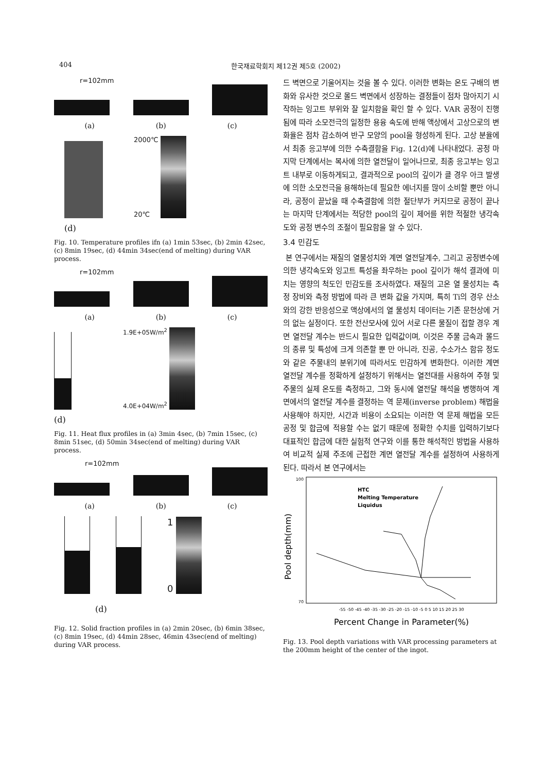404 한국재료학회지 제12권 제5호 (2002)
r=102mm
(a) (b) (c)
2000℃
20℃
(d)
Fig. 10. Temperature profiles ifn (a) 1min 53sec, (b) 2min 42sec, (c) 8min 19sec, (d) 44min 34sec(end of melting) during VAR process.
r=102mm
(a) (b) (c)
1.9E+05W/m<sup>2</sup>
4.0E+04W/m<sup>2</sup>
(d)
Fig. 11. Heat flux profiles in (a) 3min 4sec, (b) 7min 15sec, (c) 8min 51sec, (d) 50min 34sec(end of melting) during VAR process.
r=102mm
(a) (b) (c)
1
0
(d)
Fig. 12. Solid fraction profiles in (a) 2min 20sec, (b) 6min 38sec, (c) 8min 19sec, (d) 44min 28sec, 46min 43sec(end of melting) during VAR process.
드 벽면으로 기울어지는 것을 볼 수 있다. 이러한 변화는 온도 구배의 변화와 유사한 것으로 몰드 벽면에서 성장하는 결정들이 점차 많아지기 시작하는 잉고트 부위와 잘 일치함을 확인 할 수 있다. VAR 공정이 진행됨에 따라 소모전극의 일정한 용융 속도에 반해 액상에서 고상으로의 변화율은 점차 감소하여 반구 모양의 pool을 형성하게 된다. 고상 분율에서 최종 응고부에 의한 수축결함을 Fig. 12(d)에 나타내었다. 공정 마지막 단계에서는 복사에 의한 열전달이 일어나므로, 최종 응고부는 잉고트 내부로 이동하게되고, 결과적으로 pool의 깊이가 클 경우 아크 발생에 의한 소모전극을 용해하는데 필요한 에너지를 많이 소비할 뿐만 아니라, 공정이 끝났을 때 수축결함에 의한 절단부가 커지므로 공정이 끝나는 마지막 단계에서는 적당한 pool의 깊이 제어를 위한 적절한 냉각속도와 공정 변수의 조절이 필요함을 알 수 있다.
3.4 민감도
본 연구에서는 재질의 열물성치와 계면 열전달계수, 그리고 공정변수에 의한 냉각속도와 잉고트 특성을 좌우하는 pool 깊이가 해석 결과에 미치는 영향의 척도인 민감도를 조사하였다. 재질의 고온 열 물성치는 측정 장비와 측정 방법에 따라 큰 변화 값을 가지며, 특히 Ti의 경우 산소와의 강한 반응성으로 액상에서의 열 물성치 데이터는 기존 문헌상에 거의 없는 실정이다. 또한 전산모사에 있어 서로 다른 물질이 접할 경우 계면 열전달 계수는 반드시 필요한 입력값이며, 이것은 주물 금속과 몰드의 종류 및 특성에 크게 의존할 뿐 만 아니라, 진공, 수소가스 함유 정도와 같은 주물내의 분위기에 따라서도 민감하게 변화한다. 이러한 계면 열전달 계수를 정확하게 설정하기 위해서는 열전대를 사용하여 주형 및 주물의 실제 온도를 측정하고, 그와 동시에 열전달 해석을 병행하여 계면에서의 열전달 계수를 결정하는 역 문제(inverse problem) 해법을 사용해야 하지만, 시간과 비용이 소요되는 이러한 역 문제 해법을 모든 공정 및 합금에 적용할 수는 없기 때문에 정확한 수치를 입력하기보다 대표적인 합금에 대한 실험적 연구와 이를 통한 해석적인 방법을 사용하여 비교적 실제 주조에 근접한 계면 열전달 계수를 설정하여 사용하게 된다. 따라서 본 연구에서는
Pool depth(mm)
100
70
-55 -50 -45 -40 -35 -30 -25 -20 -15 -10 -5 0 5 10 15 20 25 30
Percent Change in Parameter(%)
HTC
Melting Temperature
Liquidus
Fig. 13. Pool depth variations with VAR processing parameters at the 200mm height of the center of the ingot.